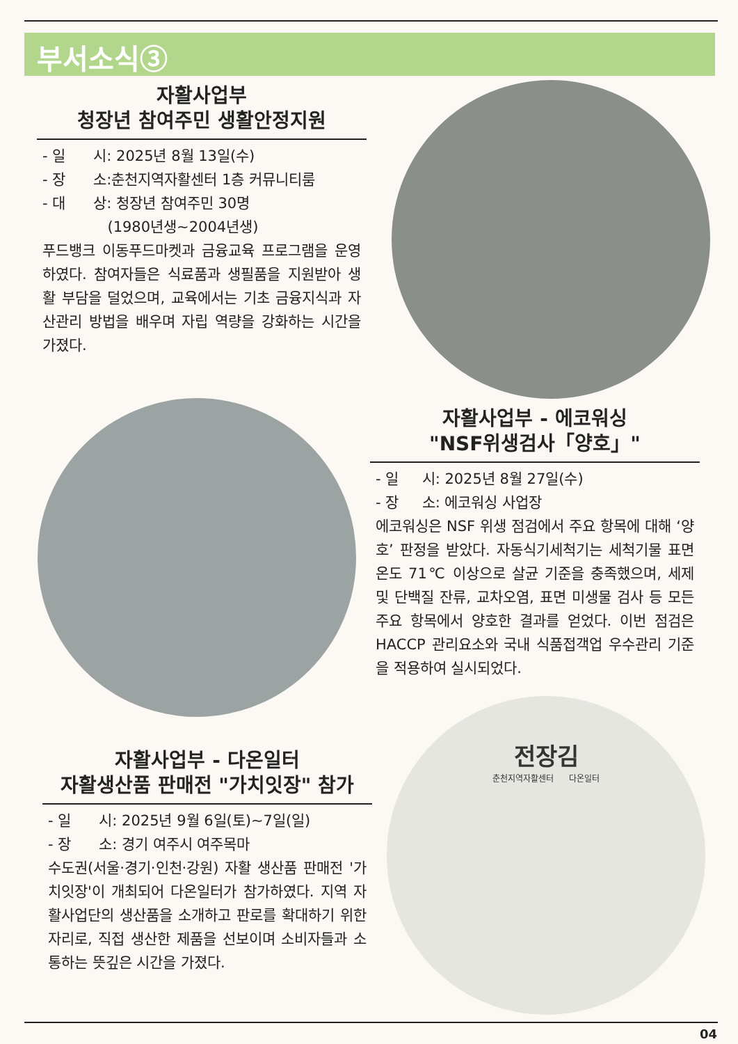부서소식③
자활사업부
청장년 참여주민 생활안정지원
- 일 시: 2025년 8월 13일(수)
- 장 소:춘천지역자활센터 1층 커뮤니티룸
- 대 상: 청장년 참여주민 30명
(1980년생~2004년생)
푸드뱅크 이동푸드마켓과 금융교육 프로그램을 운영하였다. 참여자들은 식료품과 생필품을 지원받아 생활 부담을 덜었으며, 교육에서는 기초 금융지식과 자산관리 방법을 배우며 자립 역량을 강화하는 시간을 가졌다.
자활사업부 - 에코워싱
"NSF위생검사「양호」"
- 일 시: 2025년 8월 27일(수)
- 장 소: 에코워싱 사업장
에코워싱은 NSF 위생 점검에서 주요 항목에 대해 ‘양호’ 판정을 받았다. 자동식기세척기는 세척기물 표면 온도 71℃ 이상으로 살균 기준을 충족했으며, 세제 및 단백질 잔류, 교차오염, 표면 미생물 검사 등 모든 주요 항목에서 양호한 결과를 얻었다. 이번 점검은 HACCP 관리요소와 국내 식품접객업 우수관리 기준을 적용하여 실시되었다.
자활사업부 - 다온일터
자활생산품 판매전 "가치잇장" 참가
- 일 시: 2025년 9월 6일(토)~7일(일)
- 장 소: 경기 여주시 여주목마
수도권(서울·경기·인천·강원) 자활 생산품 판매전 '가치잇장'이 개최되어 다온일터가 참가하였다. 지역 자활사업단의 생산품을 소개하고 판로를 확대하기 위한 자리로, 직접 생산한 제품을 선보이며 소비자들과 소통하는 뜻깊은 시간을 가졌다.
전장김
춘천지역자활센터 다온일터
04